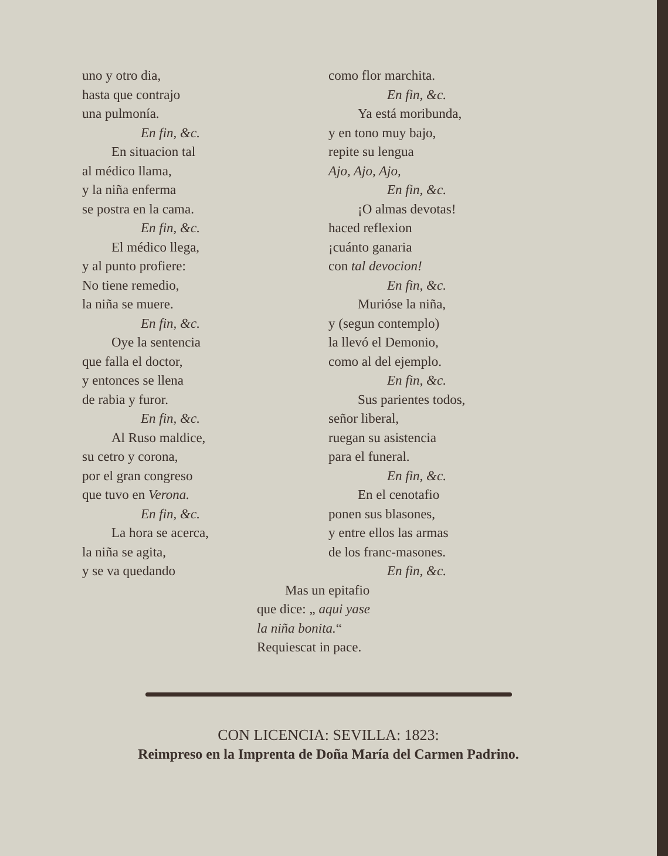uno y otro dia,
hasta que contrajo
una pulmonía.
En fin, &c.
En situacion tal
al médico llama,
y la niña enferma
se postra en la cama.
En fin, &c.
El médico llega,
y al punto profiere:
No tiene remedio,
la niña se muere.
En fin, &c.
Oye la sentencia
que falla el doctor,
y entonces se llena
de rabia y furor.
En fin, &c.
Al Ruso maldice,
su cetro y corona,
por el gran congreso
que tuvo en Verona.
En fin, &c.
La hora se acerca,
la niña se agita,
y se va quedando
como flor marchita.
En fin, &c.
Ya está moribunda,
y en tono muy bajo,
repite su lengua
Ajo, Ajo, Ajo,
En fin, &c.
¡O almas devotas!
haced reflexion
¡cuánto ganaria
con tal devocion!
En fin, &c.
Murióse la niña,
y (segun contemplo)
la llevó el Demonio,
como al del ejemplo.
En fin, &c.
Sus parientes todos,
señor liberal,
ruegan su asistencia
para el funeral.
En fin, &c.
En el cenotafio
ponen sus blasones,
y entre ellos las armas
de los franc-masones.
En fin, &c.
Mas un epitafio
que dice: „ aqui yase
la niña bonita.“
Requiescat in pace.
CON LICENCIA: SEVILLA: 1823:
Reimpreso en la Imprenta de Doña María del Carmen Padrino.